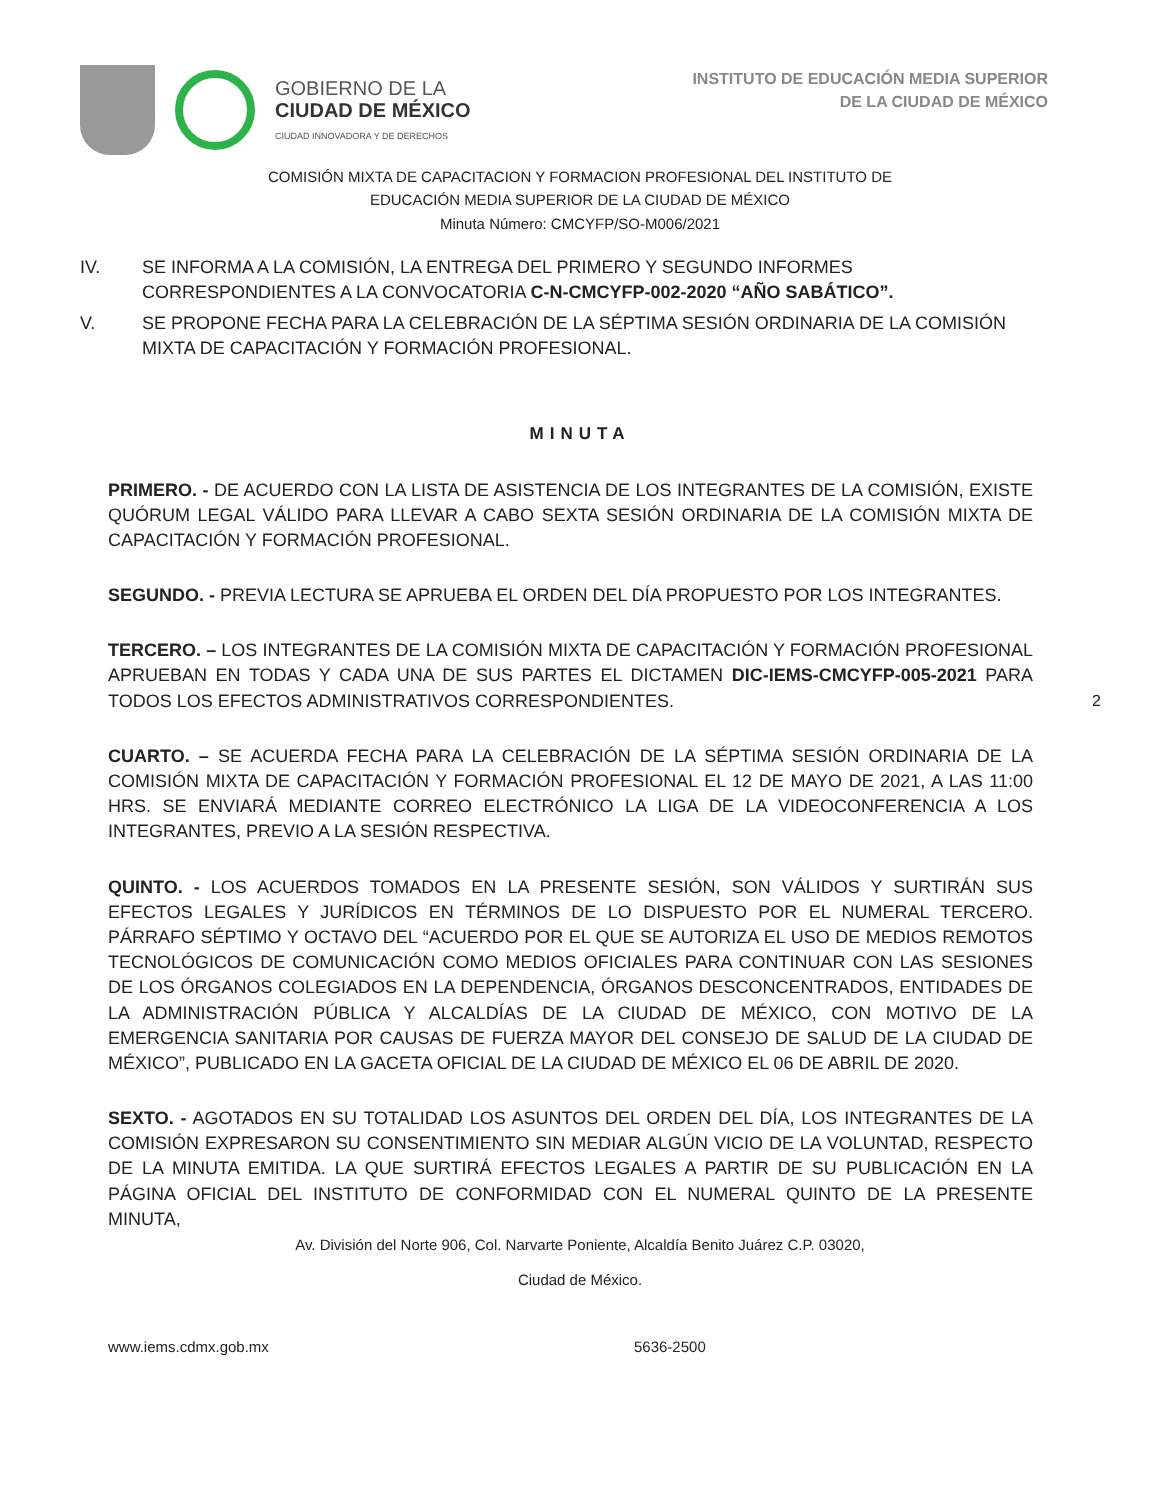GOBIERNO DE LA
CIUDAD DE MÉXICO
CIUDAD INNOVADORA Y DE DERECHOS
INSTITUTO DE EDUCACIÓN MEDIA SUPERIOR
DE LA CIUDAD DE MÉXICO
COMISIÓN MIXTA DE CAPACITACION Y FORMACION PROFESIONAL DEL INSTITUTO DE
EDUCACIÓN MEDIA SUPERIOR DE LA CIUDAD DE MÉXICO
Minuta Número: CMCYFP/SO-M006/2021
IV. SE INFORMA A LA COMISIÓN, LA ENTREGA DEL PRIMERO Y SEGUNDO INFORMES CORRESPONDIENTES A LA CONVOCATORIA C-N-CMCYFP-002-2020 “AÑO SABÁTICO”.
V. SE PROPONE FECHA PARA LA CELEBRACIÓN DE LA SÉPTIMA SESIÓN ORDINARIA DE LA COMISIÓN MIXTA DE CAPACITACIÓN Y FORMACIÓN PROFESIONAL.
MINUTA
PRIMERO. - DE ACUERDO CON LA LISTA DE ASISTENCIA DE LOS INTEGRANTES DE LA COMISIÓN, EXISTE QUÓRUM LEGAL VÁLIDO PARA LLEVAR A CABO SEXTA SESIÓN ORDINARIA DE LA COMISIÓN MIXTA DE CAPACITACIÓN Y FORMACIÓN PROFESIONAL.
SEGUNDO. - PREVIA LECTURA SE APRUEBA EL ORDEN DEL DÍA PROPUESTO POR LOS INTEGRANTES.
TERCERO. – LOS INTEGRANTES DE LA COMISIÓN MIXTA DE CAPACITACIÓN Y FORMACIÓN PROFESIONAL APRUEBAN EN TODAS Y CADA UNA DE SUS PARTES EL DICTAMEN DIC-IEMS-CMCYFP-005-2021 PARA TODOS LOS EFECTOS ADMINISTRATIVOS CORRESPONDIENTES.
2
CUARTO. – SE ACUERDA FECHA PARA LA CELEBRACIÓN DE LA SÉPTIMA SESIÓN ORDINARIA DE LA COMISIÓN MIXTA DE CAPACITACIÓN Y FORMACIÓN PROFESIONAL EL 12 DE MAYO DE 2021, A LAS 11:00 HRS. SE ENVIARÁ MEDIANTE CORREO ELECTRÓNICO LA LIGA DE LA VIDEOCONFERENCIA A LOS INTEGRANTES, PREVIO A LA SESIÓN RESPECTIVA.
QUINTO. - LOS ACUERDOS TOMADOS EN LA PRESENTE SESIÓN, SON VÁLIDOS Y SURTIRÁN SUS EFECTOS LEGALES Y JURÍDICOS EN TÉRMINOS DE LO DISPUESTO POR EL NUMERAL TERCERO. PÁRRAFO SÉPTIMO Y OCTAVO DEL “ACUERDO POR EL QUE SE AUTORIZA EL USO DE MEDIOS REMOTOS TECNOLÓGICOS DE COMUNICACIÓN COMO MEDIOS OFICIALES PARA CONTINUAR CON LAS SESIONES DE LOS ÓRGANOS COLEGIADOS EN LA DEPENDENCIA, ÓRGANOS DESCONCENTRADOS, ENTIDADES DE LA ADMINISTRACIÓN PÚBLICA Y ALCALDÍAS DE LA CIUDAD DE MÉXICO, CON MOTIVO DE LA EMERGENCIA SANITARIA POR CAUSAS DE FUERZA MAYOR DEL CONSEJO DE SALUD DE LA CIUDAD DE MÉXICO”, PUBLICADO EN LA GACETA OFICIAL DE LA CIUDAD DE MÉXICO EL 06 DE ABRIL DE 2020.
SEXTO. - AGOTADOS EN SU TOTALIDAD LOS ASUNTOS DEL ORDEN DEL DÍA, LOS INTEGRANTES DE LA COMISIÓN EXPRESARON SU CONSENTIMIENTO SIN MEDIAR ALGÚN VICIO DE LA VOLUNTAD, RESPECTO DE LA MINUTA EMITIDA. LA QUE SURTIRÁ EFECTOS LEGALES A PARTIR DE SU PUBLICACIÓN EN LA PÁGINA OFICIAL DEL INSTITUTO DE CONFORMIDAD CON EL NUMERAL QUINTO DE LA PRESENTE MINUTA,
Av. División del Norte 906, Col. Narvarte Poniente, Alcaldía Benito Juárez C.P. 03020,
Ciudad de México.
www.iems.cdmx.gob.mx 5636-2500